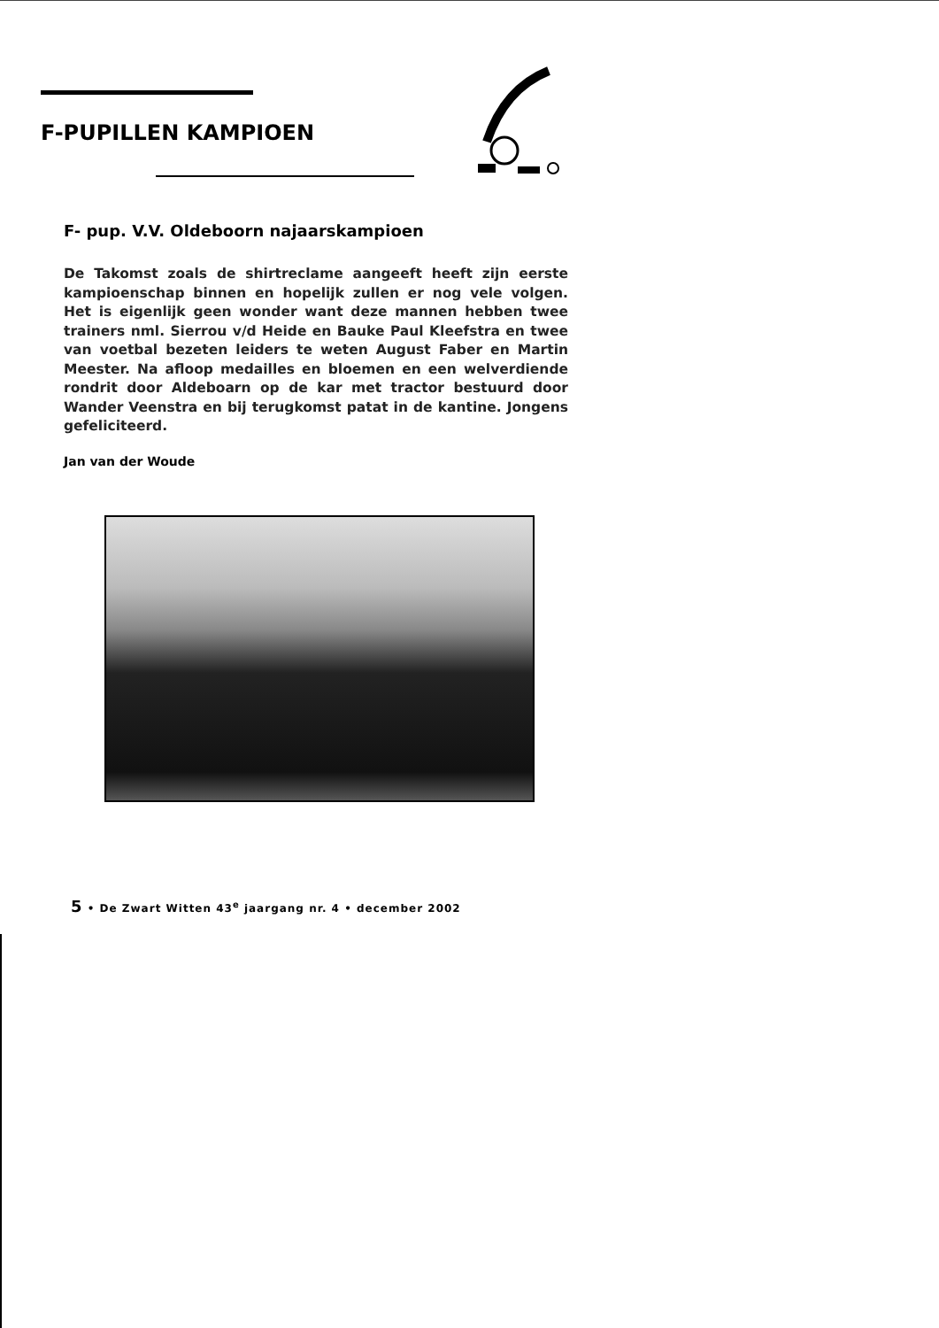F-PUPILLEN KAMPIOEN
F- pup. V.V. Oldeboorn najaarskampioen
De Takomst zoals de shirtreclame aangeeft heeft zijn eerste kampioenschap binnen en hopelijk zullen er nog vele volgen. Het is eigenlijk geen wonder want deze mannen hebben twee trainers nml. Sierrou v/d Heide en Bauke Paul Kleefstra en twee van voetbal bezeten leiders te weten August Faber en Martin Meester. Na afloop medailles en bloemen en een welverdiende rondrit door Aldeboarn op de kar met tractor bestuurd door Wander Veenstra en bij terugkomst patat in de kantine. Jongens gefeliciteerd.
Jan van der Woude
5 • De Zwart Witten 43<sup>e</sup> jaargang nr. 4 • december 2002